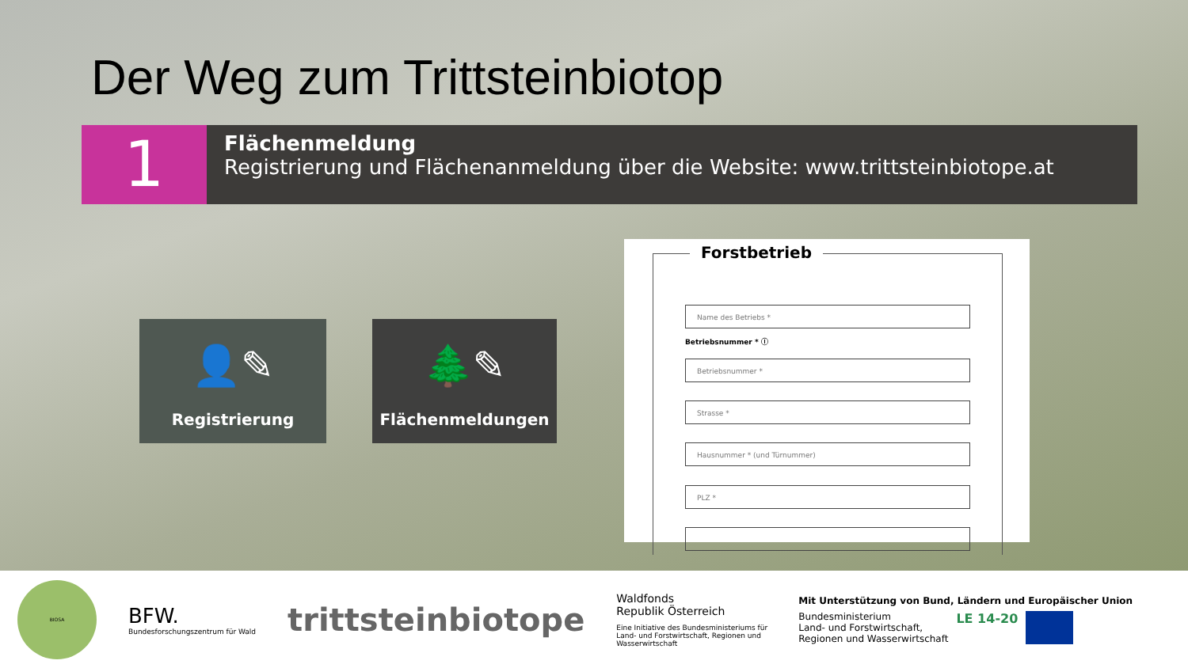Der Weg zum Trittsteinbiotop
1
Flächenmeldung
Registrierung und Flächenanmeldung über die Website: www.trittsteinbiotope.at
👤✎
Registrierung
🌲✎
Flächenmeldungen
Forstbetrieb
Name des Betriebs *
Betriebsnummer * ⓘ
Betriebsnummer *
Strasse *
Hausnummer * (und Türnummer)
PLZ *
BIOSA
BFW.
Bundesforschungszentrum für Wald
trittsteinbiotope
Waldfonds
Republik Österreich
Eine Initiative des Bundesministeriums für Land- und Forstwirtschaft, Regionen und Wasserwirtschaft
Mit Unterstützung von Bund, Ländern und Europäischer Union
Bundesministerium
Land- und Forstwirtschaft,
Regionen und Wasserwirtschaft
LE 14-20